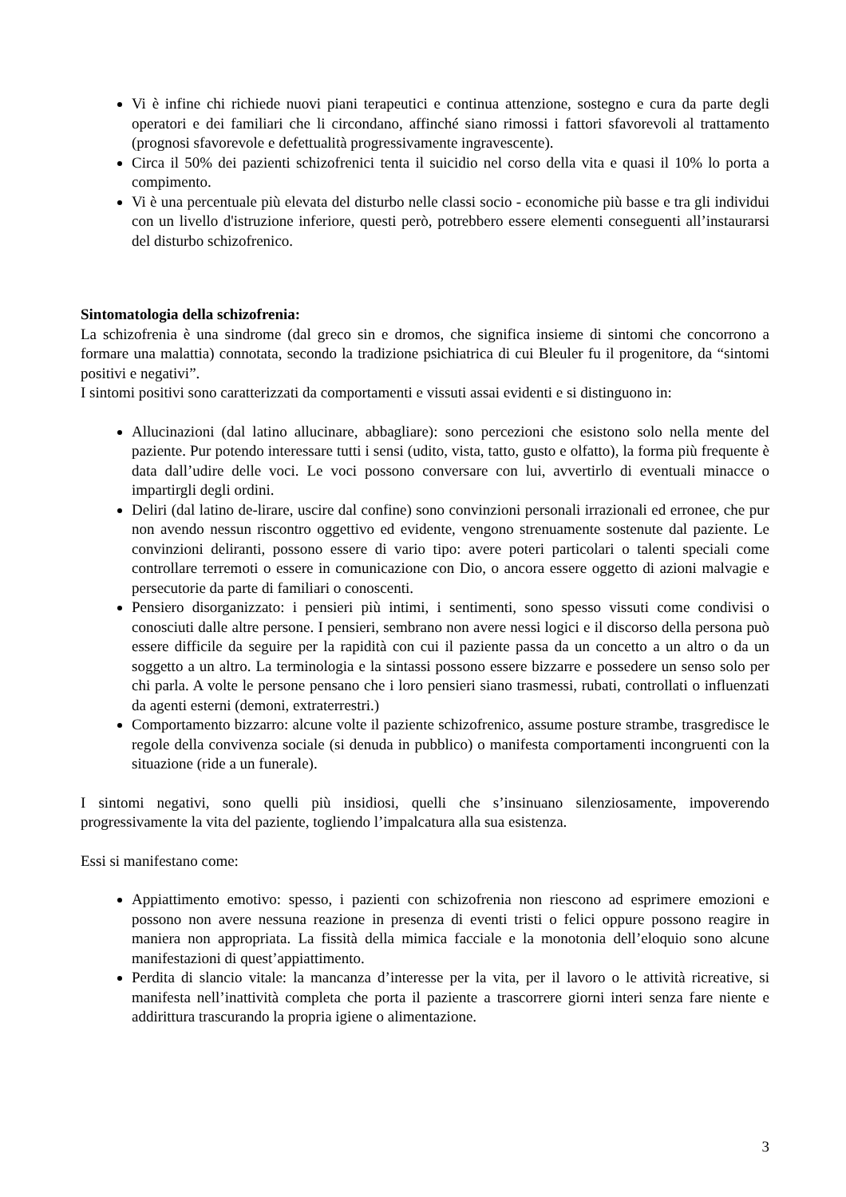Vi è infine chi richiede nuovi piani terapeutici e continua attenzione, sostegno e cura da parte degli operatori e dei familiari che li circondano, affinché siano rimossi i fattori sfavorevoli al trattamento (prognosi sfavorevole e defettualità progressivamente ingravescente).
Circa il 50% dei pazienti schizofrenici tenta il suicidio nel corso della vita e quasi il 10% lo porta a compimento.
Vi è una percentuale più elevata del disturbo nelle classi socio - economiche più basse e tra gli individui con un livello d'istruzione inferiore, questi però, potrebbero essere elementi conseguenti all’instaurarsi del disturbo schizofrenico.
Sintomatologia della schizofrenia:
La schizofrenia è una sindrome (dal greco sin e dromos, che significa insieme di sintomi che concorrono a formare una malattia) connotata, secondo la tradizione psichiatrica di cui Bleuler fu il progenitore, da “sintomi positivi e negativi”.
I sintomi positivi sono caratterizzati da comportamenti e vissuti assai evidenti e si distinguono in:
Allucinazioni (dal latino allucinare, abbagliare): sono percezioni che esistono solo nella mente del paziente. Pur potendo interessare tutti i sensi (udito, vista, tatto, gusto e olfatto), la forma più frequente è data dall’udire delle voci. Le voci possono conversare con lui, avvertirlo di eventuali minacce o impartirgli degli ordini.
Deliri (dal latino de-lirare, uscire dal confine) sono convinzioni personali irrazionali ed erronee, che pur non avendo nessun riscontro oggettivo ed evidente, vengono strenuamente sostenute dal paziente. Le convinzioni deliranti, possono essere di vario tipo: avere poteri particolari o talenti speciali come controllare terremoti o essere in comunicazione con Dio, o ancora essere oggetto di azioni malvagie e persecutorie da parte di familiari o conoscenti.
Pensiero disorganizzato: i pensieri più intimi, i sentimenti, sono spesso vissuti come condivisi o conosciuti dalle altre persone. I pensieri, sembrano non avere nessi logici e il discorso della persona può essere difficile da seguire per la rapidità con cui il paziente passa da un concetto a un altro o da un soggetto a un altro. La terminologia e la sintassi possono essere bizzarre e possedere un senso solo per chi parla. A volte le persone pensano che i loro pensieri siano trasmessi, rubati, controllati o influenzati da agenti esterni (demoni, extraterrestri.)
Comportamento bizzarro: alcune volte il paziente schizofrenico, assume posture strambe, trasgredisce le regole della convivenza sociale (si denuda in pubblico) o manifesta comportamenti incongruenti con la situazione (ride a un funerale).
I sintomi negativi, sono quelli più insidiosi, quelli che s’insinuano silenziosamente, impoverendo progressivamente la vita del paziente, togliendo l’impalcatura alla sua esistenza.
Essi si manifestano come:
Appiattimento emotivo: spesso, i pazienti con schizofrenia non riescono ad esprimere emozioni e possono non avere nessuna reazione in presenza di eventi tristi o felici oppure possono reagire in maniera non appropriata. La fissità della mimica facciale e la monotonia dell’eloquio sono alcune manifestazioni di quest’appiattimento.
Perdita di slancio vitale: la mancanza d’interesse per la vita, per il lavoro o le attività ricreative, si manifesta nell’inattività completa che porta il paziente a trascorrere giorni interi senza fare niente e addirittura trascurando la propria igiene o alimentazione.
3